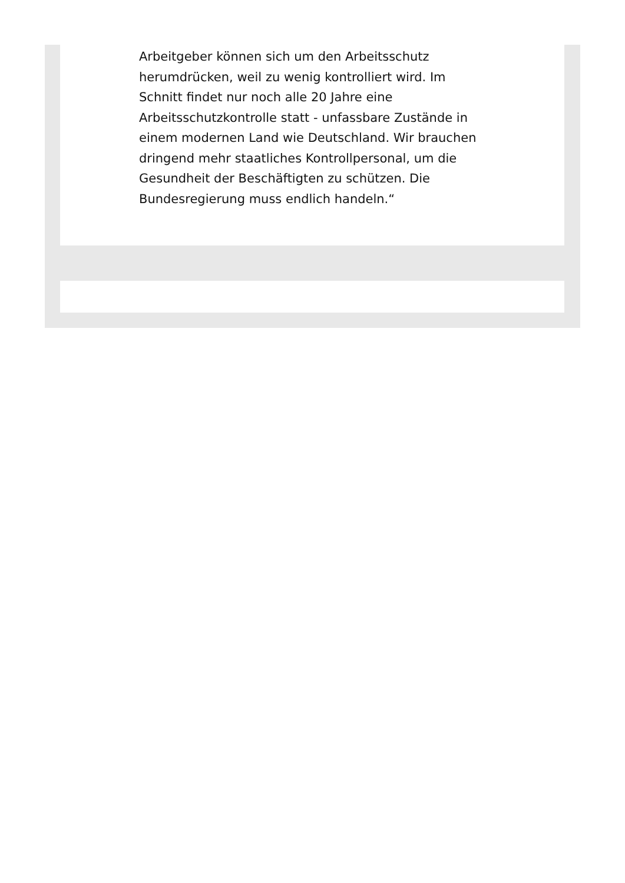Arbeitgeber können sich um den Arbeitsschutz herumdrücken, weil zu wenig kontrolliert wird. Im Schnitt findet nur noch alle 20 Jahre eine Arbeitsschutzkontrolle statt - unfassbare Zustände in einem modernen Land wie Deutschland. Wir brauchen dringend mehr staatliches Kontrollpersonal, um die Gesundheit der Beschäftigten zu schützen. Die Bundesregierung muss endlich handeln.“